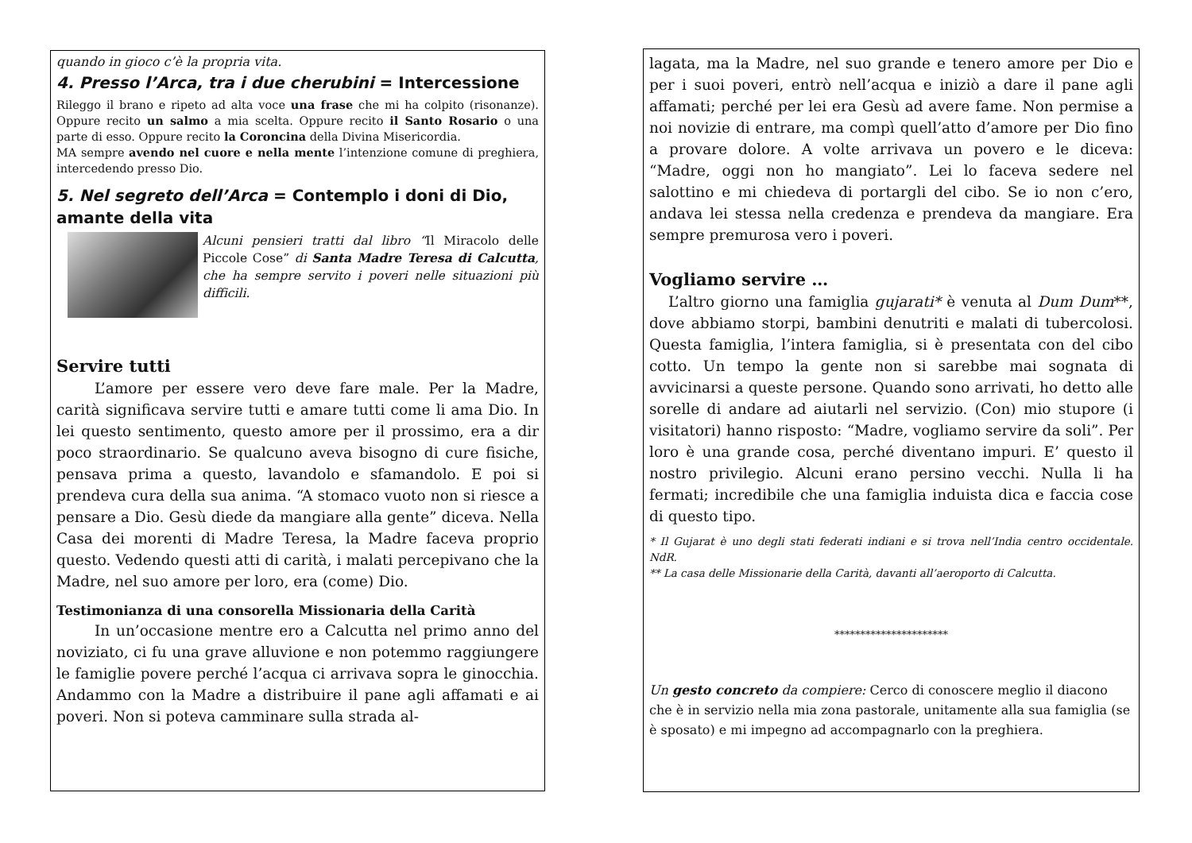quando in gioco c’è la propria vita.
4. Presso l’Arca, tra i due cherubini = Intercessione
Rileggo il brano e ripeto ad alta voce una frase che mi ha colpito (risonanze). Oppure recito un salmo a mia scelta. Oppure recito il Santo Rosario o una parte di esso. Oppure recito la Coroncina della Divina Misericordia.
MA sempre avendo nel cuore e nella mente l’intenzione comune di preghiera, intercedendo presso Dio.
5. Nel segreto dell’Arca = Contemplo i doni di Dio, amante della vita
Alcuni pensieri tratti dal libro “Il Miracolo delle Piccole Cose” di Santa Madre Teresa di Calcutta, che ha sempre servito i poveri nelle situazioni più difficili.
Servire tutti
L’amore per essere vero deve fare male. Per la Madre, carità significava servire tutti e amare tutti come li ama Dio. In lei questo sentimento, questo amore per il prossimo, era a dir poco straordinario. Se qualcuno aveva bisogno di cure fisiche, pensava prima a questo, lavandolo e sfamandolo. E poi si prendeva cura della sua anima. “A stomaco vuoto non si riesce a pensare a Dio. Gesù diede da mangiare alla gente” diceva. Nella Casa dei morenti di Madre Teresa, la Madre faceva proprio questo. Vedendo questi atti di carità, i malati percepivano che la Madre, nel suo amore per loro, era (come) Dio.
Testimonianza di una consorella Missionaria della Carità
In un’occasione mentre ero a Calcutta nel primo anno del noviziato, ci fu una grave alluvione e non potemmo raggiungere le famiglie povere perché l’acqua ci arrivava sopra le ginocchia. Andammo con la Madre a distribuire il pane agli affamati e ai poveri. Non si poteva camminare sulla strada al-
lagata, ma la Madre, nel suo grande e tenero amore per Dio e per i suoi poveri, entrò nell’acqua e iniziò a dare il pane agli affamati; perché per lei era Gesù ad avere fame. Non permise a noi novizie di entrare, ma compì quell’atto d’amore per Dio fino a provare dolore. A volte arrivava un povero e le diceva: “Madre, oggi non ho mangiato”. Lei lo faceva sedere nel salottino e mi chiedeva di portargli del cibo. Se io non c’ero, andava lei stessa nella credenza e prendeva da mangiare. Era sempre premurosa vero i poveri.
Vogliamo servire …
L’altro giorno una famiglia gujarati* è venuta al Dum Dum**, dove abbiamo storpi, bambini denutriti e malati di tubercolosi. Questa famiglia, l’intera famiglia, si è presentata con del cibo cotto. Un tempo la gente non si sarebbe mai sognata di avvicinarsi a queste persone. Quando sono arrivati, ho detto alle sorelle di andare ad aiutarli nel servizio. (Con) mio stupore (i visitatori) hanno risposto: “Madre, vogliamo servire da soli”. Per loro è una grande cosa, perché diventano impuri. E’ questo il nostro privilegio. Alcuni erano persino vecchi. Nulla li ha fermati; incredibile che una famiglia induista dica e faccia cose di questo tipo.
* Il Gujarat è uno degli stati federati indiani e si trova nell’India centro occidentale. NdR.
** La casa delle Missionarie della Carità, davanti all’aeroporto di Calcutta.
**********************
Un gesto concreto da compiere: Cerco di conoscere meglio il diacono che è in servizio nella mia zona pastorale, unitamente alla sua famiglia (se è sposato) e mi impegno ad accompagnarlo con la preghiera.